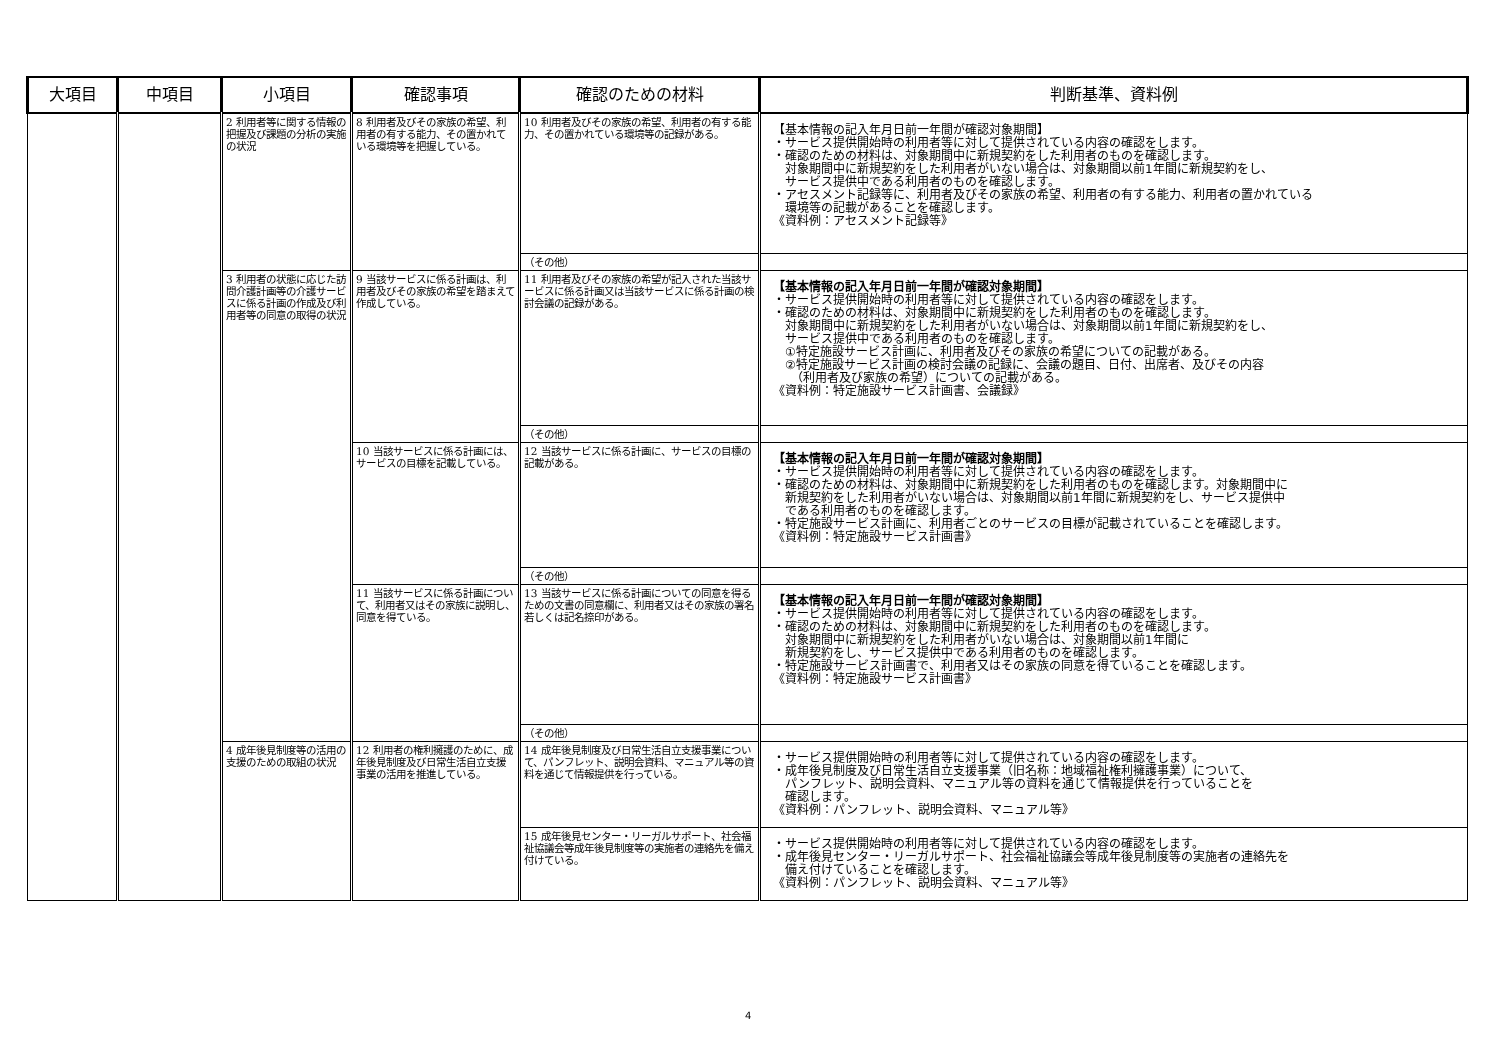| 大項目 | 中項目 | 小項目 | 確認事項 | 確認のための材料 | 判断基準、資料例 |
| --- | --- | --- | --- | --- | --- |
| | | 2 利用者等に関する情報の把握及び課題の分析の実施の状況 | 8 利用者及びその家族の希望、利用者の有する能力、その置かれている環境等を把握している。 | 10 利用者及びその家族の希望、利用者の有する能力、その置かれている環境等の記録がある。 | 【基本情報の記入年月日前一年間が確認対象期間】 ・サービス提供開始時の利用者等に対して提供されている内容の確認をします。 ・確認のための材料は、対象期間中に新規契約をした利用者のものを確認します。 対象期間中に新規契約をした利用者がいない場合は、対象期間以前1年間に新規契約をし、 サービス提供中である利用者のものを確認します。 ・アセスメント記録等に、利用者及びその家族の希望、利用者の有する能力、利用者の置かれている 環境等の記載があることを確認します。 《資料例：アセスメント記録等》 |
| | | | | （その他） | |
| | | 3 利用者の状態に応じた訪問介護計画等の介護サービスに係る計画の作成及び利用者等の同意の取得の状況 | 9 当該サービスに係る計画は、利用者及びその家族の希望を踏まえて作成している。 | 11 利用者及びその家族の希望が記入された当該サービスに係る計画又は当該サービスに係る計画の検討会議の記録がある。 | 【基本情報の記入年月日前一年間が確認対象期間】 ・サービス提供開始時の利用者等に対して提供されている内容の確認をします。 ・確認のための材料は、対象期間中に新規契約をした利用者のものを確認します。 対象期間中に新規契約をした利用者がいない場合は、対象期間以前1年間に新規契約をし、 サービス提供中である利用者のものを確認します。 ①特定施設サービス計画に、利用者及びその家族の希望についての記載がある。 ②特定施設サービス計画の検討会議の記録に、会議の題目、日付、出席者、及びその内容 （利用者及び家族の希望）についての記載がある。 《資料例：特定施設サービス計画書、会議録》 |
| | | | | （その他） | |
| | | | 10 当該サービスに係る計画には、サービスの目標を記載している。 | 12 当該サービスに係る計画に、サービスの目標の記載がある。 | 【基本情報の記入年月日前一年間が確認対象期間】 ・サービス提供開始時の利用者等に対して提供されている内容の確認をします。 ・確認のための材料は、対象期間中に新規契約をした利用者のものを確認します。対象期間中に 新規契約をした利用者がいない場合は、対象期間以前1年間に新規契約をし、サービス提供中 である利用者のものを確認します。 ・特定施設サービス計画に、利用者ごとのサービスの目標が記載されていることを確認します。 《資料例：特定施設サービス計画書》 |
| | | | | （その他） | |
| | | | 11 当該サービスに係る計画について、利用者又はその家族に説明し、同意を得ている。 | 13 当該サービスに係る計画についての同意を得るための文書の同意欄に、利用者又はその家族の署名若しくは記名捺印がある。 | 【基本情報の記入年月日前一年間が確認対象期間】 ・サービス提供開始時の利用者等に対して提供されている内容の確認をします。 ・確認のための材料は、対象期間中に新規契約をした利用者のものを確認します。 対象期間中に新規契約をした利用者がいない場合は、対象期間以前1年間に 新規契約をし、サービス提供中である利用者のものを確認します。 ・特定施設サービス計画書で、利用者又はその家族の同意を得ていることを確認します。 《資料例：特定施設サービス計画書》 |
| | | | | （その他） | |
| | | 4 成年後見制度等の活用の支援のための取組の状況 | 12 利用者の権利擁護のために、成年後見制度及び日常生活自立支援事業の活用を推進している。 | 14 成年後見制度及び日常生活自立支援事業について、パンフレット、説明会資料、マニュアル等の資料を通じて情報提供を行っている。 | ・サービス提供開始時の利用者等に対して提供されている内容の確認をします。 ・成年後見制度及び日常生活自立支援事業（旧名称：地域福祉権利擁護事業）について、 パンフレット、説明会資料、マニュアル等の資料を通じて情報提供を行っていることを 確認します。 《資料例：パンフレット、説明会資料、マニュアル等》 |
| | | | | 15 成年後見センター・リーガルサポート、社会福祉協議会等成年後見制度等の実施者の連絡先を備え付けている。 | ・サービス提供開始時の利用者等に対して提供されている内容の確認をします。 ・成年後見センター・リーガルサポート、社会福祉協議会等成年後見制度等の実施者の連絡先を 備え付けていることを確認します。 《資料例：パンフレット、説明会資料、マニュアル等》 |
4